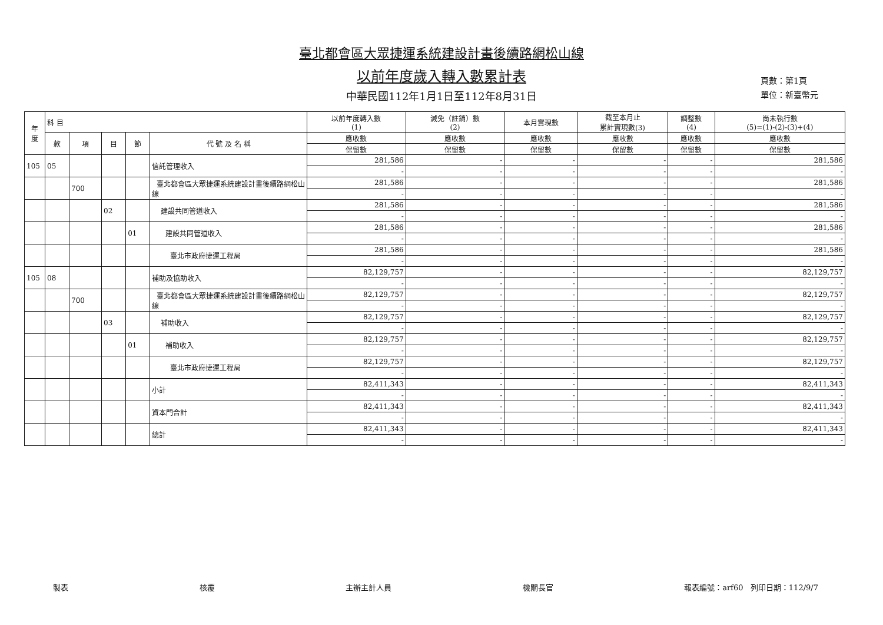頁數：第1頁
單位：新臺幣元
臺北都會區大眾捷運系統建設計畫後續路網松山線
以前年度歲入轉入數累計表
中華民國112年1月1日至112年8月31日
| 年 度 | 科 目 | | | | | 以前年度轉入數 (1) | 減免（註銷）數 (2) | 本月實現數 | 截至本月止 累計實現數(3) | 調整數 (4) | 尚未執行數 (5)=(1)-(2)-(3)+(4) |
| --- | --- | --- | --- | --- | --- | --- | --- | --- | --- | --- | --- |
| | 款 | 項 | 目 | 節 | 代 號 及 名 稱 | 應收數 | 應收數 | 應收數 | 應收數 | 應收數 | 應收數 |
| | | | | | | 保留數 | 保留數 | 保留數 | 保留數 | 保留數 | 保留數 |
| 105 | 05 | | | | 信託管理收入 | 281,586 | - | - | - | - | 281,586 |
| | | | | | | - | - | - | - | - | - |
| | | 700 | | | 臺北都會區大眾捷運系統建設計畫後續路網松山線 | 281,586 | - | - | - | - | 281,586 |
| | | | | | | - | - | - | - | - | - |
| | | | 02 | | 建設共同管道收入 | 281,586 | - | - | - | - | 281,586 |
| | | | | | | - | - | - | - | - | - |
| | | | | 01 | 建設共同管道收入 | 281,586 | - | - | - | - | 281,586 |
| | | | | | | - | - | - | - | - | - |
| | | | | | 臺北市政府捷運工程局 | 281,586 | - | - | - | - | 281,586 |
| | | | | | | - | - | - | - | - | - |
| 105 | 08 | | | | 補助及協助收入 | 82,129,757 | - | - | - | - | 82,129,757 |
| | | | | | | - | - | - | - | - | - |
| | | 700 | | | 臺北都會區大眾捷運系統建設計畫後續路網松山線 | 82,129,757 | - | - | - | - | 82,129,757 |
| | | | | | | - | - | - | - | - | - |
| | | | 03 | | 補助收入 | 82,129,757 | - | - | - | - | 82,129,757 |
| | | | | | | - | - | - | - | - | - |
| | | | | 01 | 補助收入 | 82,129,757 | - | - | - | - | 82,129,757 |
| | | | | | | - | - | - | - | - | - |
| | | | | | 臺北市政府捷運工程局 | 82,129,757 | - | - | - | - | 82,129,757 |
| | | | | | | - | - | - | - | - | - |
| | | | | | 小計 | 82,411,343 | - | - | - | - | 82,411,343 |
| | | | | | | - | - | - | - | - | - |
| | | | | | 資本門合計 | 82,411,343 | - | - | - | - | 82,411,343 |
| | | | | | | - | - | - | - | - | - |
| | | | | | 總計 | 82,411,343 | - | - | - | - | 82,411,343 |
| | | | | | | - | - | - | - | - | - |
製表 核覆 主辦主計人員 機關長官 報表編號：arf60 列印日期：112/9/7